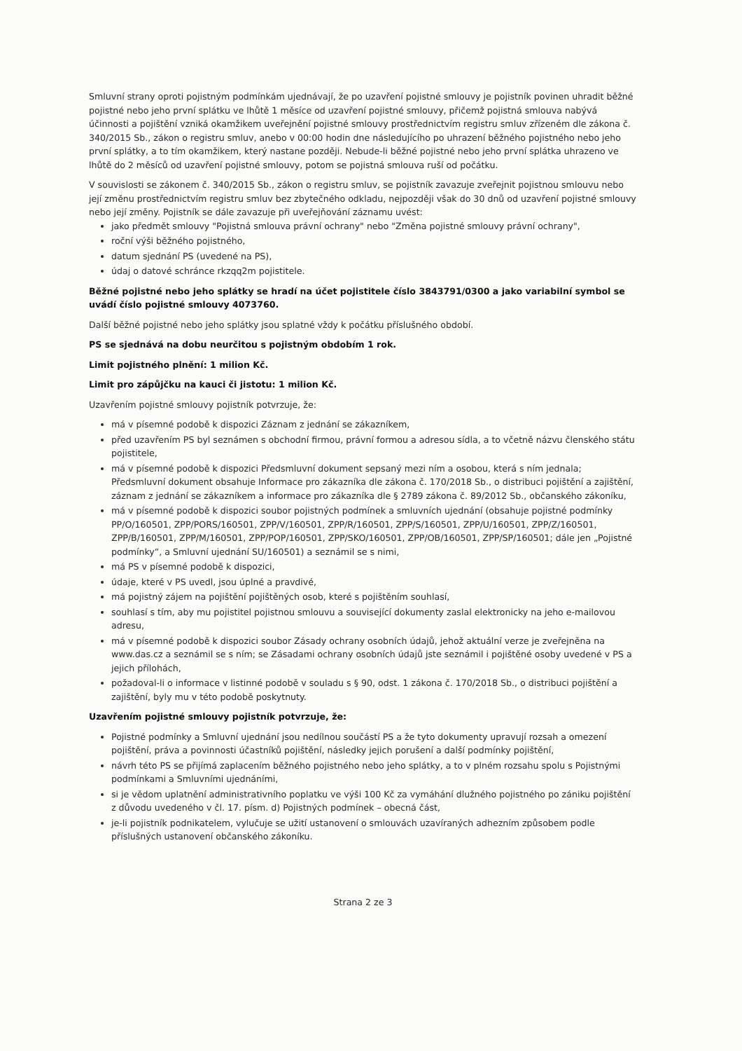Smluvní strany oproti pojistným podmínkám ujednávají, že po uzavření pojistné smlouvy je pojistník povinen uhradit běžné pojistné nebo jeho první splátku ve lhůtě 1 měsíce od uzavření pojistné smlouvy, přičemž pojistná smlouva nabývá účinnosti a pojištění vzniká okamžikem uveřejnění pojistné smlouvy prostřednictvím registru smluv zřízeném dle zákona č. 340/2015 Sb., zákon o registru smluv, anebo v 00:00 hodin dne následujícího po uhrazení běžného pojistného nebo jeho první splátky, a to tím okamžikem, který nastane později. Nebude-li běžné pojistné nebo jeho první splátka uhrazeno ve lhůtě do 2 měsíců od uzavření pojistné smlouvy, potom se pojistná smlouva ruší od počátku.
V souvislosti se zákonem č. 340/2015 Sb., zákon o registru smluv, se pojistník zavazuje zveřejnit pojistnou smlouvu nebo její změnu prostřednictvím registru smluv bez zbytečného odkladu, nejpozději však do 30 dnů od uzavření pojistné smlouvy nebo její změny. Pojistník se dále zavazuje při uveřejňování záznamu uvést:
jako předmět smlouvy "Pojistná smlouva právní ochrany" nebo "Změna pojistné smlouvy právní ochrany",
roční výši běžného pojistného,
datum sjednání PS (uvedené na PS),
údaj o datové schránce rkzqq2m pojistitele.
Běžné pojistné nebo jeho splátky se hradí na účet pojistitele číslo 3843791/0300 a jako variabilní symbol se uvádí číslo pojistné smlouvy 4073760.
Další běžné pojistné nebo jeho splátky jsou splatné vždy k počátku příslušného období.
PS se sjednává na dobu neurčitou s pojistným obdobím 1 rok.
Limit pojistného plnění: 1 milion Kč.
Limit pro zápůjčku na kauci či jistotu: 1 milion Kč.
Uzavřením pojistné smlouvy pojistník potvrzuje, že:
má v písemné podobě k dispozici Záznam z jednání se zákazníkem,
před uzavřením PS byl seznámen s obchodní firmou, právní formou a adresou sídla, a to včetně názvu členského státu pojistitele,
má v písemné podobě k dispozici Předsmluvní dokument sepsaný mezi ním a osobou, která s ním jednala; Předsmluvní dokument obsahuje Informace pro zákazníka dle zákona č. 170/2018 Sb., o distribuci pojištění a zajištění, záznam z jednání se zákazníkem a informace pro zákazníka dle § 2789 zákona č. 89/2012 Sb., občanského zákoníku,
má v písemné podobě k dispozici soubor pojistných podmínek a smluvních ujednání (obsahuje pojistné podmínky PP/O/160501, ZPP/PORS/160501, ZPP/V/160501, ZPP/R/160501, ZPP/S/160501, ZPP/U/160501, ZPP/Z/160501, ZPP/B/160501, ZPP/M/160501, ZPP/POP/160501, ZPP/SKO/160501, ZPP/OB/160501, ZPP/SP/160501; dále jen „Pojistné podmínky“, a Smluvní ujednání SU/160501) a seznámil se s nimi,
má PS v písemné podobě k dispozici,
údaje, které v PS uvedl, jsou úplné a pravdivé,
má pojistný zájem na pojištění pojištěných osob, které s pojištěním souhlasí,
souhlasí s tím, aby mu pojistitel pojistnou smlouvu a související dokumenty zaslal elektronicky na jeho e-mailovou adresu,
má v písemné podobě k dispozici soubor Zásady ochrany osobních údajů, jehož aktuální verze je zveřejněna na www.das.cz a seznámil se s ním; se Zásadami ochrany osobních údajů jste seznámil i pojištěné osoby uvedené v PS a jejich přílohách,
požadoval-li o informace v listinné podobě v souladu s § 90, odst. 1 zákona č. 170/2018 Sb., o distribuci pojištění a zajištění, byly mu v této podobě poskytnuty.
Uzavřením pojistné smlouvy pojistník potvrzuje, že:
Pojistné podmínky a Smluvní ujednání jsou nedílnou součástí PS a že tyto dokumenty upravují rozsah a omezení pojištění, práva a povinnosti účastníků pojištění, následky jejich porušení a další podmínky pojištění,
návrh této PS se přijímá zaplacením běžného pojistného nebo jeho splátky, a to v plném rozsahu spolu s Pojistnými podmínkami a Smluvními ujednáními,
si je vědom uplatnění administrativního poplatku ve výši 100 Kč za vymáhání dlužného pojistného po zániku pojištění z důvodu uvedeného v čl. 17. písm. d) Pojistných podmínek – obecná část,
je-li pojistník podnikatelem, vylučuje se užití ustanovení o smlouvách uzavíraných adhezním způsobem podle příslušných ustanovení občanského zákoníku.
Strana 2 ze 3